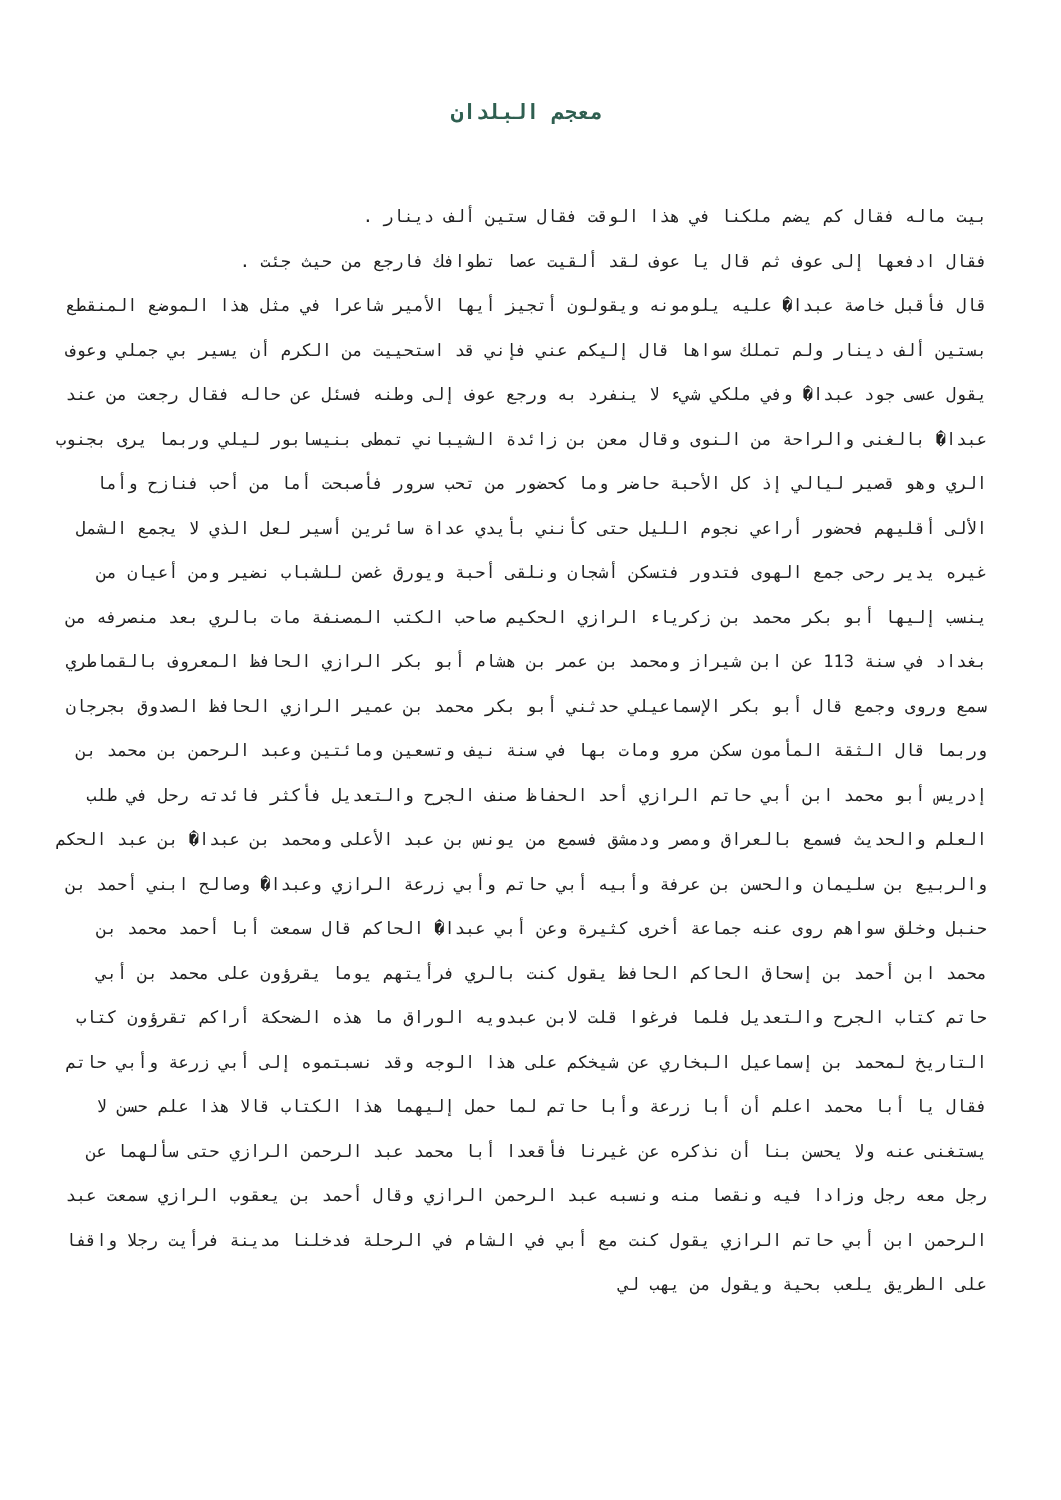معجم البلدان
بيت ماله فقال كم يضم ملكنا في هذا الوقت فقال ستين ألف دينار .
فقال ادفعها إلى عوف ثم قال يا عوف لقد ألقيت عصا تطوافك فارجع من حيث جئت .
قال فأقبل خاصة عبدا� عليه يلومونه ويقولون أتجيز أيها الأمير شاعرا في مثل هذا الموضع المنقطع بستين ألف دينار ولم تملك سواها قال إليكم عني فإني قد استحييت من الكرم أن يسير بي جملي وعوف يقول عسى جود عبدا� وفي ملكي شيء لا ينفرد به ورجع عوف إلى وطنه فسئل عن حاله فقال رجعت من عند عبدا� بالغنى والراحة من النوى وقال معن بن زائدة الشيباني تمطى بنيسابور ليلي وربما يرى بجنوب الري وهو قصير ليالي إذ كل الأحبة حاضر وما كحضور من تحب سرور فأصبحت أما من أحب فنازح وأما الألى أقليهم فحضور أراعي نجوم الليل حتى كأنني بأيدي عداة سائرين أسير لعل الذي لا يجمع الشمل غيره يدير رحى جمع الهوى فتدور فتسكن أشجان ونلقى أحبة ويورق غصن للشباب نضير ومن أعيان من ينسب إليها أبو بكر محمد بن زكرياء الرازي الحكيم صاحب الكتب المصنفة مات بالري بعد منصرفه من بغداد في سنة 113 عن ابن شيراز ومحمد بن عمر بن هشام أبو بكر الرازي الحافظ المعروف بالقماطري سمع وروى وجمع قال أبو بكر الإسماعيلي حدثني أبو بكر محمد بن عمير الرازي الحافظ الصدوق بجرجان وربما قال الثقة المأمون سكن مرو ومات بها في سنة نيف وتسعين ومائتين وعبد الرحمن بن محمد بن إدريس أبو محمد ابن أبي حاتم الرازي أحد الحفاظ صنف الجرح والتعديل فأكثر فائدته رحل في طلب العلم والحديث فسمع بالعراق ومصر ودمشق فسمع من يونس بن عبد الأعلى ومحمد بن عبدا� بن عبد الحكم والربيع بن سليمان والحسن بن عرفة وأبيه أبي حاتم وأبي زرعة الرازي وعبدا� وصالح ابني أحمد بن حنبل وخلق سواهم روى عنه جماعة أخرى كثيرة وعن أبي عبدا� الحاكم قال سمعت أبا أحمد محمد بن محمد ابن أحمد بن إسحاق الحاكم الحافظ يقول كنت بالري فرأيتهم يوما يقرؤون على محمد بن أبي حاتم كتاب الجرح والتعديل فلما فرغوا قلت لابن عبدويه الوراق ما هذه الضحكة أراكم تقرؤون كتاب التاريخ لمحمد بن إسماعيل البخاري عن شيخكم على هذا الوجه وقد نسبتموه إلى أبي زرعة وأبي حاتم فقال يا أبا محمد اعلم أن أبا زرعة وأبا حاتم لما حمل إليهما هذا الكتاب قالا هذا علم حسن لا يستغنى عنه ولا يحسن بنا أن نذكره عن غيرنا فأقعدا أبا محمد عبد الرحمن الرازي حتى سألهما عن رجل معه رجل وزادا فيه ونقصا منه ونسبه عبد الرحمن الرازي وقال أحمد بن يعقوب الرازي سمعت عبد الرحمن ابن أبي حاتم الرازي يقول كنت مع أبي في الشام في الرحلة فدخلنا مدينة فرأيت رجلا واقفا على الطريق يلعب بحية ويقول من يهب لي